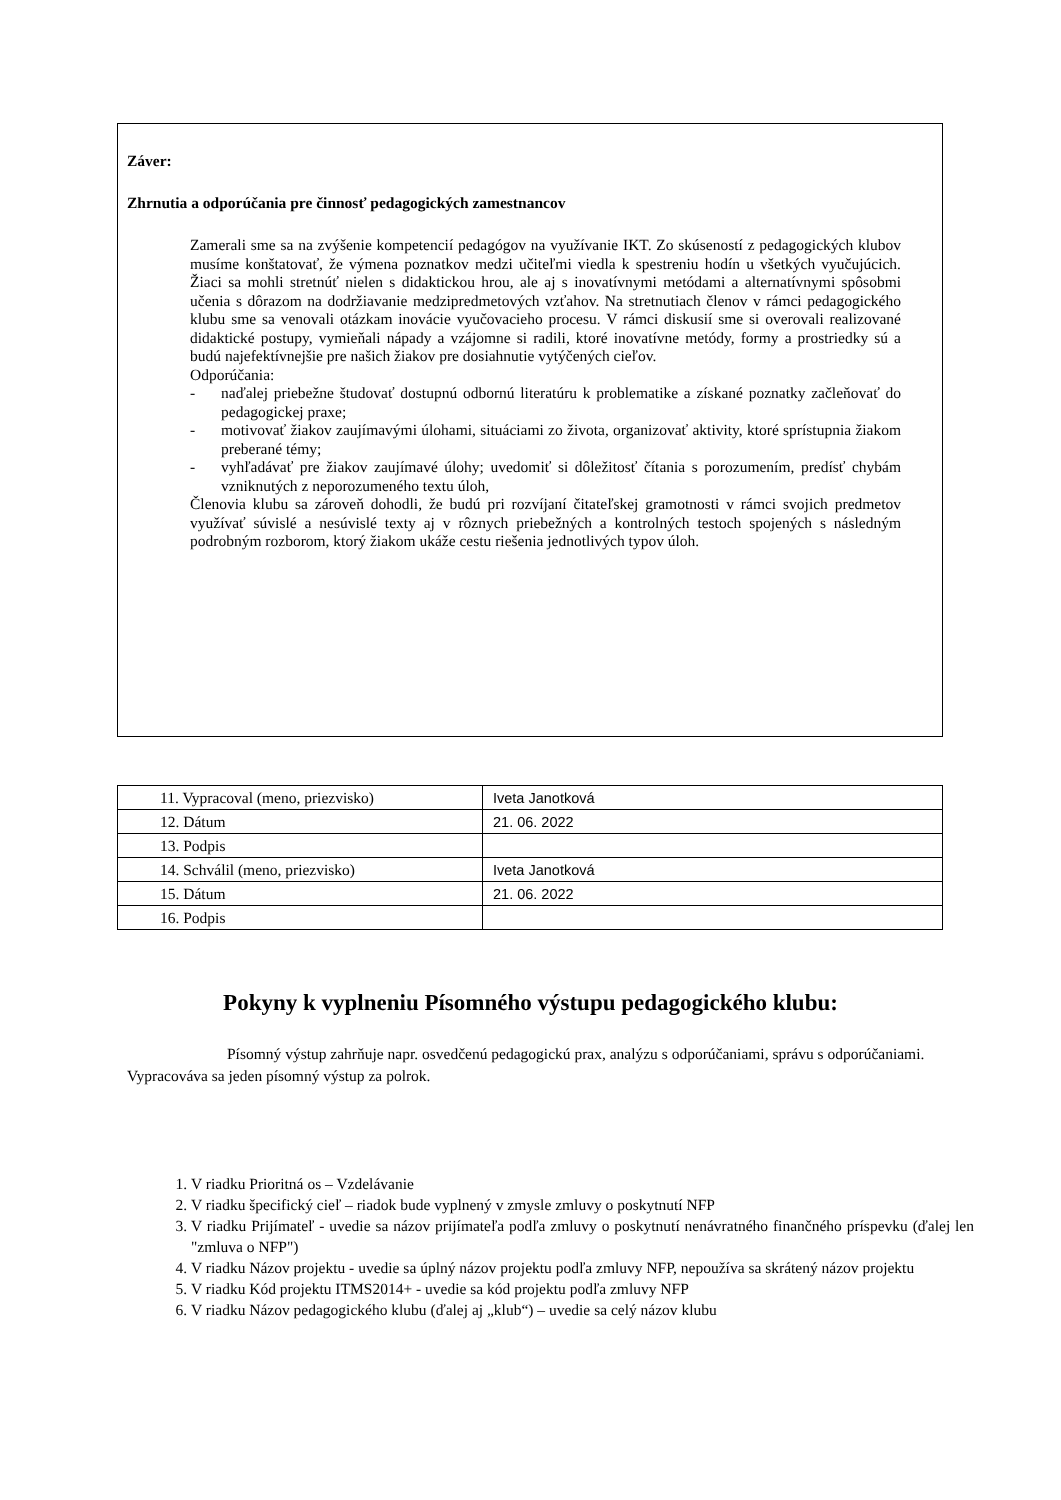Záver:
Zhrnutia a odporúčania pre činnosť pedagogických zamestnancov
Zamerali sme sa na zvýšenie kompetencií pedagógov na využívanie IKT. Zo skúseností z pedagogických klubov musíme konštatovať, že výmena poznatkov medzi učiteľmi viedla k spestreniu hodín u všetkých vyučujúcich. Žiaci sa mohli stretnúť nielen s didaktickou hrou, ale aj s inovatívnymi metódami a alternatívnymi spôsobmi učenia s dôrazom na dodržiavanie medzipredmetových vzťahov. Na stretnutiach členov v rámci pedagogického klubu sme sa venovali otázkam inovácie vyučovacieho procesu. V rámci diskusií sme si overovali realizované didaktické postupy, vymieňali nápady a vzájomne si radili, ktoré inovatívne metódy, formy a prostriedky sú a budú najefektívnejšie pre našich žiakov pre dosiahnutie vytýčených cieľov.
Odporúčania:
- naďalej priebežne študovať dostupnú odbornú literatúru k problematike a získané poznatky začleňovať do pedagogickej praxe;
- motivovať žiakov zaujímavými úlohami, situáciami zo života, organizovať aktivity, ktoré sprístupnia žiakom preberané témy;
- vyhľadávať pre žiakov zaujímavé úlohy; uvedomiť si dôležitosť čítania s porozumením, predísť chybám vzniknutých z neporozumeného textu úloh,
Členovia klubu sa zároveň dohodli, že budú pri rozvíjaní čitateľskej gramotnosti v rámci svojich predmetov využívať súvislé a nesúvislé texty aj v rôznych priebežných a kontrolných testoch spojených s následným podrobným rozborom, ktorý žiakom ukáže cestu riešenia jednotlivých typov úloh.
| 11. Vypracoval (meno, priezvisko) | Iveta Janotková |
| 12. Dátum | 21. 06. 2022 |
| 13. Podpis | |
| 14. Schválil (meno, priezvisko) | Iveta Janotková |
| 15. Dátum | 21. 06. 2022 |
| 16. Podpis | |
Pokyny k vyplneniu Písomného výstupu pedagogického klubu:
Písomný výstup zahrňuje napr. osvedčenú pedagogickú prax, analýzu s odporúčaniami, správu s odporúčaniami. Vypracováva sa jeden písomný výstup za polrok.
1. V riadku Prioritná os – Vzdelávanie
2. V riadku špecifický cieľ – riadok bude vyplnený v zmysle zmluvy o poskytnutí NFP
3. V riadku Prijímateľ - uvedie sa názov prijímateľa podľa zmluvy o poskytnutí nenávratného finančného príspevku (ďalej len "zmluva o NFP")
4. V riadku Názov projektu - uvedie sa úplný názov projektu podľa zmluvy NFP, nepoužíva sa skrátený názov projektu
5. V riadku Kód projektu ITMS2014+ - uvedie sa kód projektu podľa zmluvy NFP
6. V riadku Názov pedagogického klubu (ďalej aj „klub“) – uvedie sa celý názov klubu